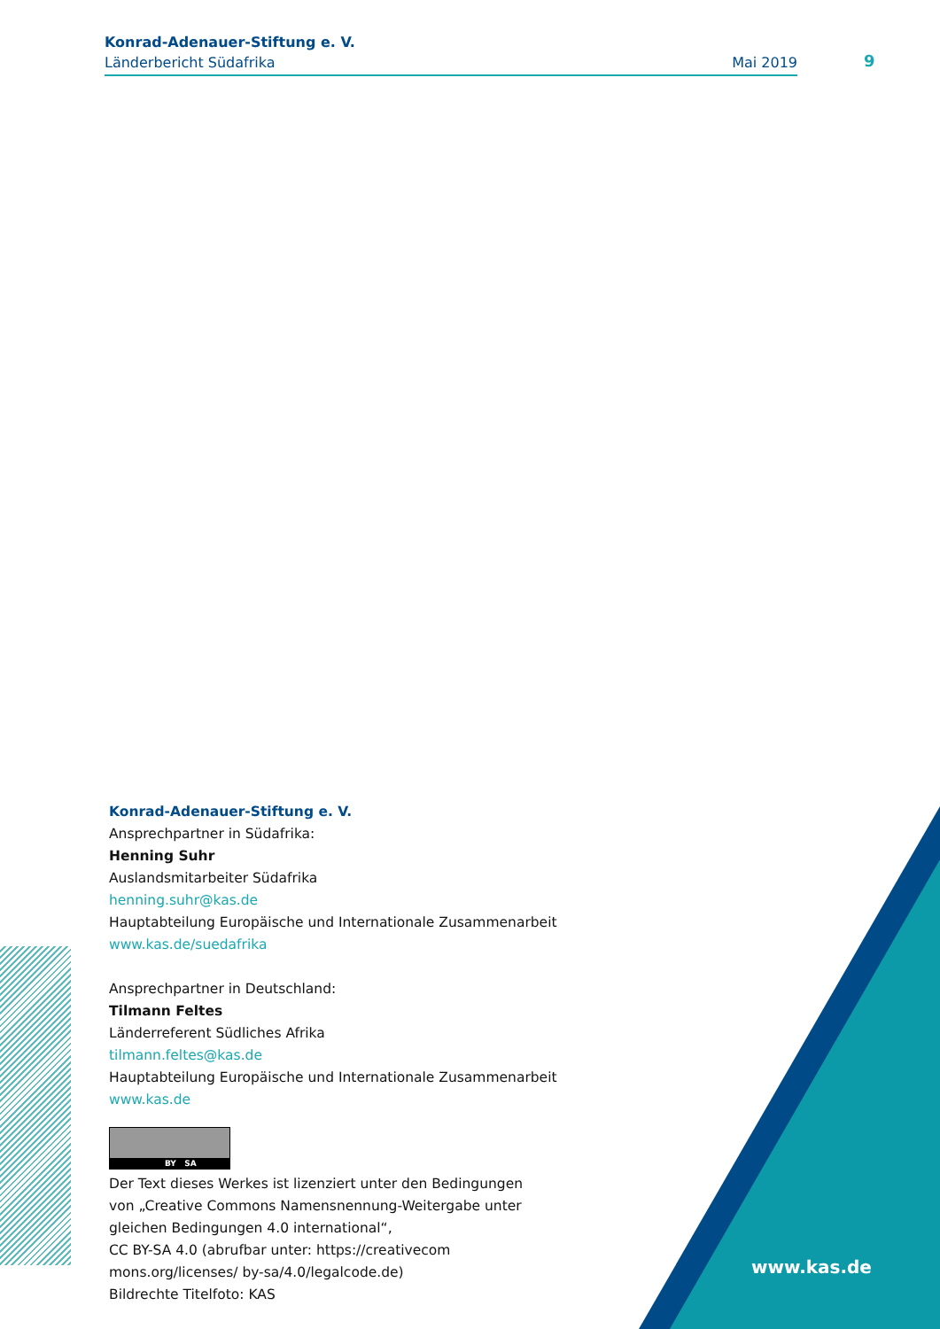Konrad-Adenauer-Stiftung e. V.
Länderbericht Südafrika Mai 2019
9
Konrad-Adenauer-Stiftung e. V.
Ansprechpartner in Südafrika:
Henning Suhr
Auslandsmitarbeiter Südafrika
henning.suhr@kas.de
Hauptabteilung Europäische und Internationale Zusammenarbeit
www.kas.de/suedafrika
Ansprechpartner in Deutschland:
Tilmann Feltes
Länderreferent Südliches Afrika
tilmann.feltes@kas.de
Hauptabteilung Europäische und Internationale Zusammenarbeit
www.kas.de
BY SA
Der Text dieses Werkes ist lizenziert unter den Bedingungen
von „Creative Commons Namensnennung-Weitergabe unter
gleichen Bedingungen 4.0 international“,
CC BY-SA 4.0 (abrufbar unter: https://creativecom
mons.org/licenses/ by-sa/4.0/legalcode.de)
Bildrechte Titelfoto: KAS
www.kas.de